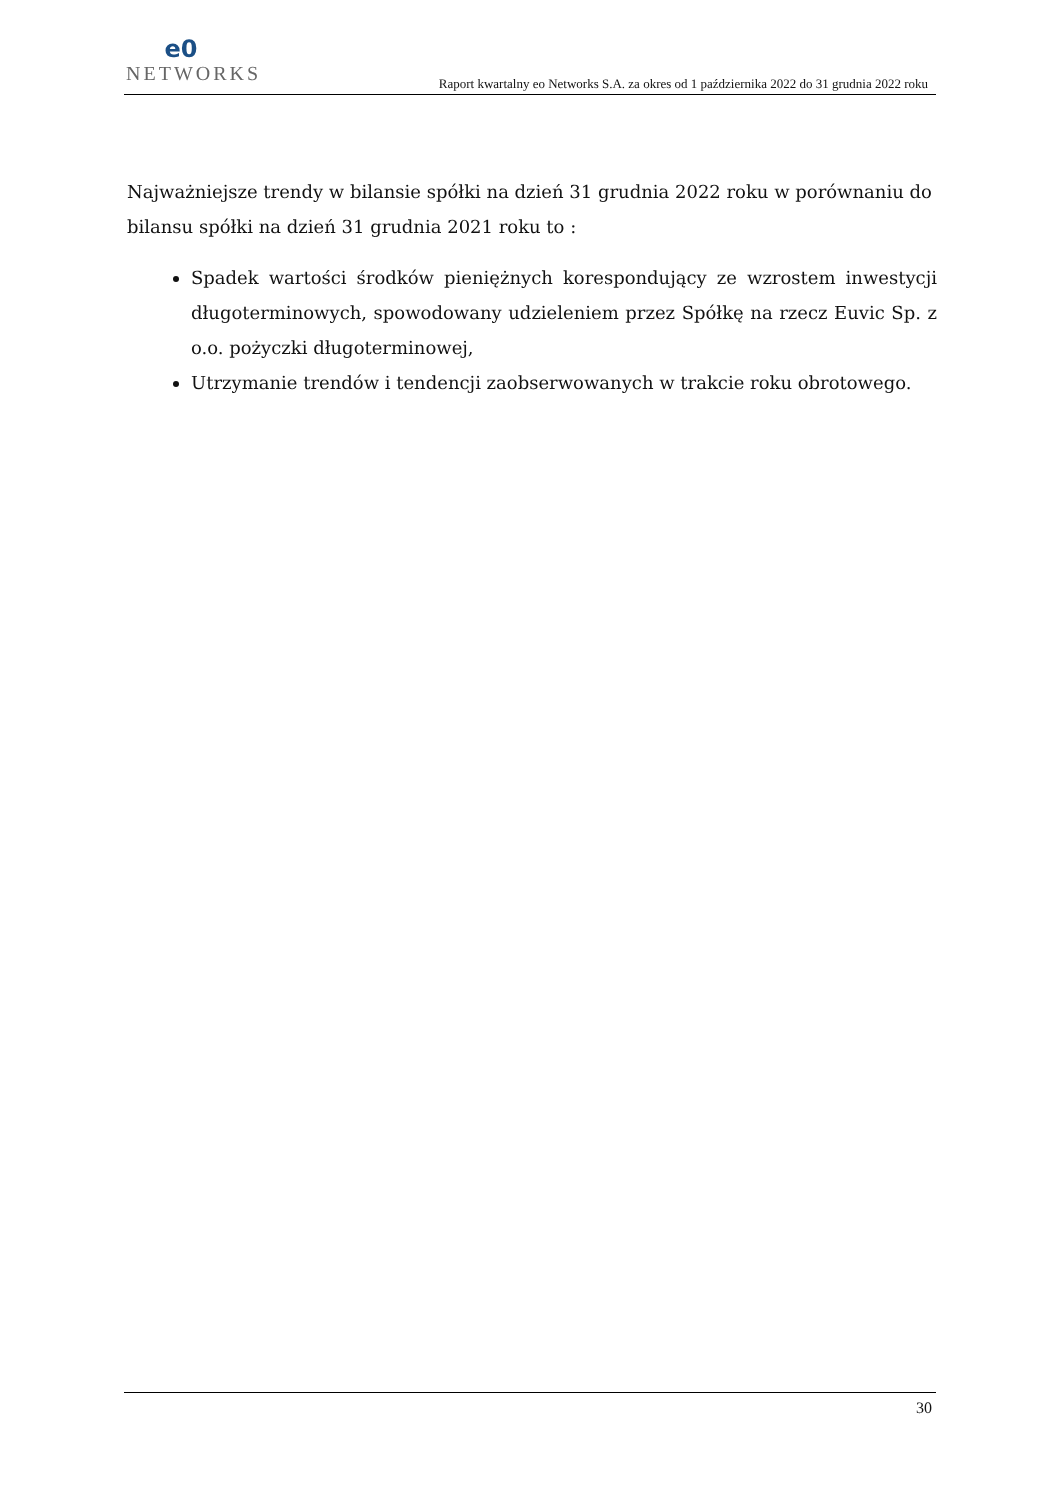e0
NETWORKS
Raport kwartalny eo Networks S.A. za okres od 1 października 2022 do 31 grudnia 2022 roku
Najważniejsze trendy w bilansie spółki na dzień 31 grudnia 2022 roku w porównaniu do bilansu spółki na dzień 31 grudnia 2021 roku to :
Spadek wartości środków pieniężnych korespondujący ze wzrostem inwestycji długoterminowych, spowodowany udzieleniem przez Spółkę na rzecz Euvic Sp. z o.o. pożyczki długoterminowej,
Utrzymanie trendów i tendencji zaobserwowanych w trakcie roku obrotowego.
30